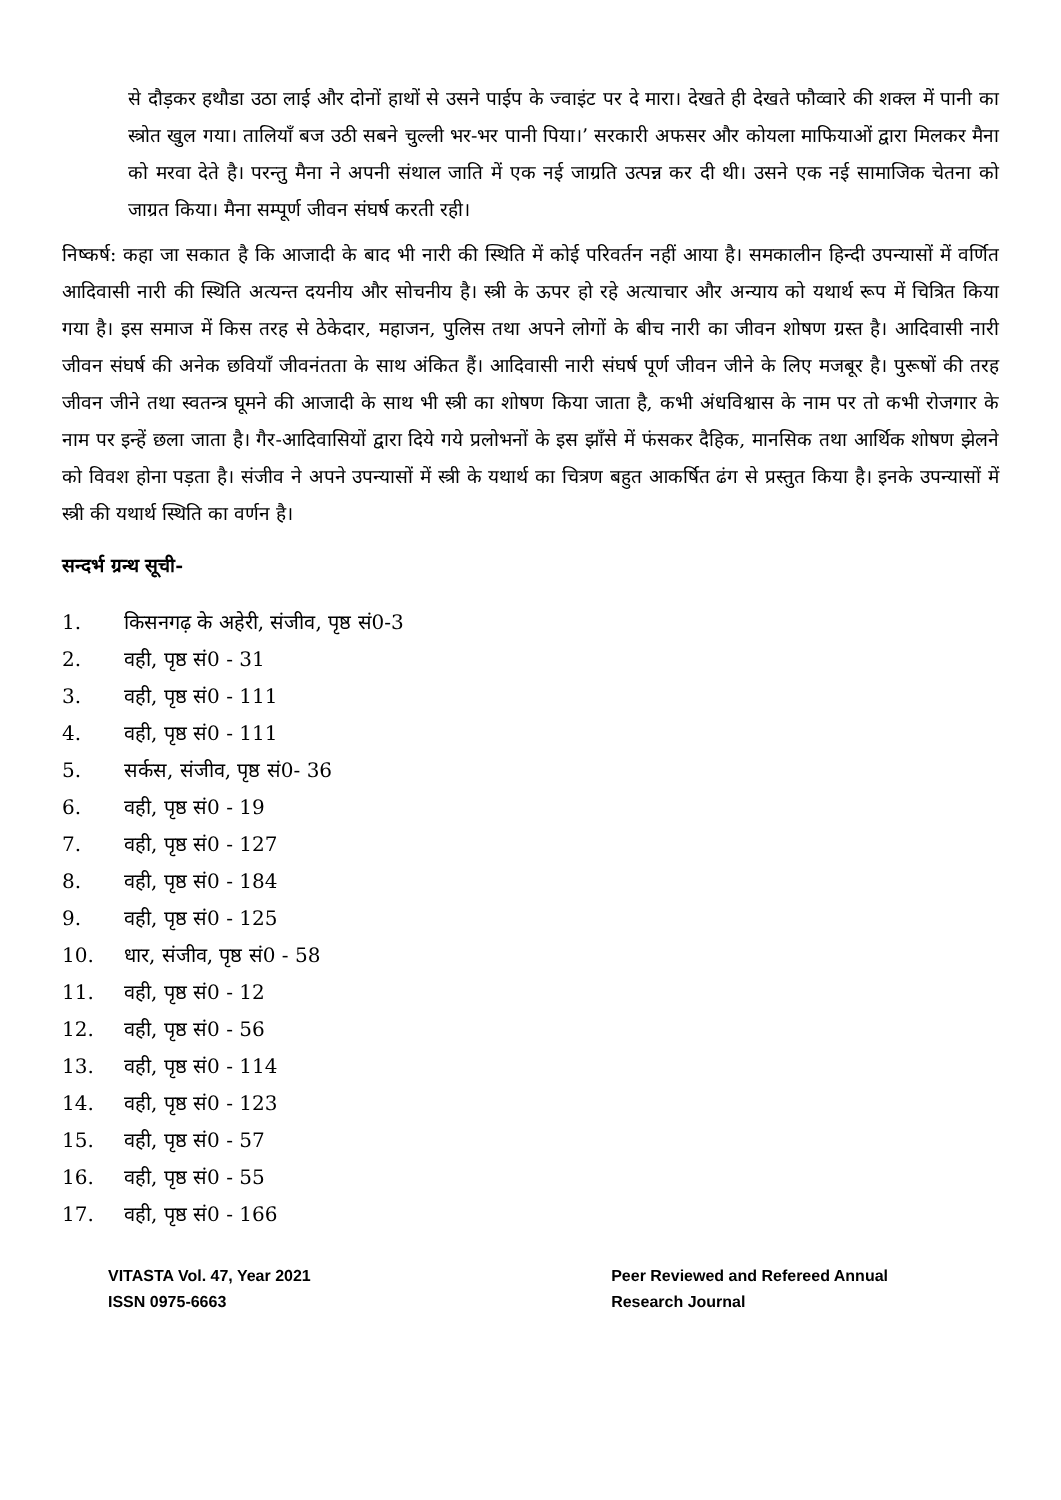से दौड़कर हथौडा उठा लाई और दोनों हाथों से उसने पाईप के ज्वाइंट पर दे मारा। देखते ही देखते फौव्वारे की शक्ल में पानी का स्त्रोत खुल गया। तालियाँ बज उठी सबने चुल्ली भर-भर पानी पिया।’ सरकारी अफसर और कोयला माफियाओं द्वारा मिलकर मैना को मरवा देते है। परन्तु मैना ने अपनी संथाल जाति में एक नई जाग्रति उत्पन्न कर दी थी। उसने एक नई सामाजिक चेतना को जाग्रत किया। मैना सम्पूर्ण जीवन संघर्ष करती रही।
निष्कर्ष: कहा जा सकात है कि आजादी के बाद भी नारी की स्थिति में कोई परिवर्तन नहीं आया है। समकालीन हिन्दी उपन्यासों में वर्णित आदिवासी नारी की स्थिति अत्यन्त दयनीय और सोचनीय है। स्त्री के ऊपर हो रहे अत्याचार और अन्याय को यथार्थ रूप में चित्रित किया गया है। इस समाज में किस तरह से ठेकेदार, महाजन, पुलिस तथा अपने लोगों के बीच नारी का जीवन शोषण ग्रस्त है। आदिवासी नारी जीवन संघर्ष की अनेक छवियाँ जीवनंतता के साथ अंकित हैं। आदिवासी नारी संघर्ष पूर्ण जीवन जीने के लिए मजबूर है। पुरूषों की तरह जीवन जीने तथा स्वतन्त्र घूमने की आजादी के साथ भी स्त्री का शोषण किया जाता है, कभी अंधविश्वास के नाम पर तो कभी रोजगार के नाम पर इन्हें छला जाता है। गैर-आदिवासियों द्वारा दिये गये प्रलोभनों के इस झाँसे में फंसकर दैहिक, मानसिक तथा आर्थिक शोषण झेलने को विवश होना पड़ता है। संजीव ने अपने उपन्यासों में स्त्री के यथार्थ का चित्रण बहुत आकर्षित ढंग से प्रस्तुत किया है। इनके उपन्यासों में स्त्री की यथार्थ स्थिति का वर्णन है।
सन्दर्भ ग्रन्थ सूची-
1. किसनगढ़ के अहेरी, संजीव, पृष्ठ सं0-3
2. वही, पृष्ठ सं0 - 31
3. वही, पृष्ठ सं0 - 111
4. वही, पृष्ठ सं0 - 111
5. सर्कस, संजीव, पृष्ठ सं0- 36
6. वही, पृष्ठ सं0 - 19
7. वही, पृष्ठ सं0 - 127
8. वही, पृष्ठ सं0 - 184
9. वही, पृष्ठ सं0 - 125
10. धार, संजीव, पृष्ठ सं0 - 58
11. वही, पृष्ठ सं0 - 12
12. वही, पृष्ठ सं0 - 56
13. वही, पृष्ठ सं0 - 114
14. वही, पृष्ठ सं0 - 123
15. वही, पृष्ठ सं0 - 57
16. वही, पृष्ठ सं0 - 55
17. वही, पृष्ठ सं0 - 166
VITASTA Vol. 47, Year 2021
ISSN 0975-6663
Peer Reviewed and Refereed Annual
Research Journal